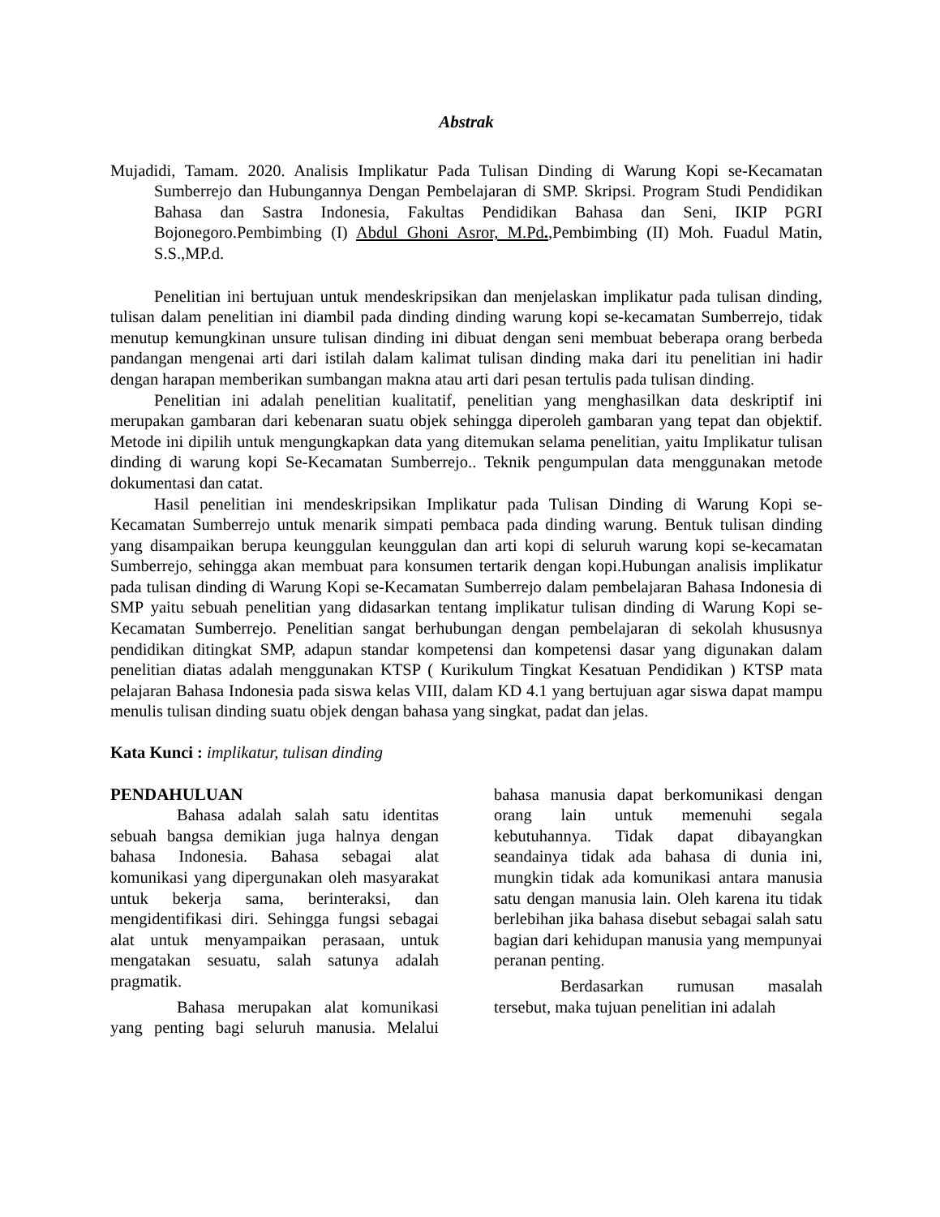Abstrak
Mujadidi, Tamam. 2020. Analisis Implikatur Pada Tulisan Dinding di Warung Kopi se-Kecamatan Sumberrejo dan Hubungannya Dengan Pembelajaran di SMP. Skripsi. Program Studi Pendidikan Bahasa dan Sastra Indonesia, Fakultas Pendidikan Bahasa dan Seni, IKIP PGRI Bojonegoro.Pembimbing (I) Abdul Ghoni Asror, M.Pd.,Pembimbing (II) Moh. Fuadul Matin, S.S.,MP.d.
Penelitian ini bertujuan untuk mendeskripsikan dan menjelaskan implikatur pada tulisan dinding, tulisan dalam penelitian ini diambil pada dinding dinding warung kopi se-kecamatan Sumberrejo, tidak menutup kemungkinan unsure tulisan dinding ini dibuat dengan seni membuat beberapa orang berbeda pandangan mengenai arti dari istilah dalam kalimat tulisan dinding maka dari itu penelitian ini hadir dengan harapan memberikan sumbangan makna atau arti dari pesan tertulis pada tulisan dinding.
Penelitian ini adalah penelitian kualitatif, penelitian yang menghasilkan data deskriptif ini merupakan gambaran dari kebenaran suatu objek sehingga diperoleh gambaran yang tepat dan objektif. Metode ini dipilih untuk mengungkapkan data yang ditemukan selama penelitian, yaitu Implikatur tulisan dinding di warung kopi Se-Kecamatan Sumberrejo.. Teknik pengumpulan data menggunakan metode dokumentasi dan catat.
Hasil penelitian ini mendeskripsikan Implikatur pada Tulisan Dinding di Warung Kopi se-Kecamatan Sumberrejo untuk menarik simpati pembaca pada dinding warung. Bentuk tulisan dinding yang disampaikan berupa keunggulan keunggulan dan arti kopi di seluruh warung kopi se-kecamatan Sumberrejo, sehingga akan membuat para konsumen tertarik dengan kopi.Hubungan analisis implikatur pada tulisan dinding di Warung Kopi se-Kecamatan Sumberrejo dalam pembelajaran Bahasa Indonesia di SMP yaitu sebuah penelitian yang didasarkan tentang implikatur tulisan dinding di Warung Kopi se-Kecamatan Sumberrejo. Penelitian sangat berhubungan dengan pembelajaran di sekolah khususnya pendidikan ditingkat SMP, adapun standar kompetensi dan kompetensi dasar yang digunakan dalam penelitian diatas adalah menggunakan KTSP ( Kurikulum Tingkat Kesatuan Pendidikan ) KTSP mata pelajaran Bahasa Indonesia pada siswa kelas VIII, dalam KD 4.1 yang bertujuan agar siswa dapat mampu menulis tulisan dinding suatu objek dengan bahasa yang singkat, padat dan jelas.
Kata Kunci : implikatur, tulisan dinding
PENDAHULUAN
Bahasa adalah salah satu identitas sebuah bangsa demikian juga halnya dengan bahasa Indonesia. Bahasa sebagai alat komunikasi yang dipergunakan oleh masyarakat untuk bekerja sama, berinteraksi, dan mengidentifikasi diri. Sehingga fungsi sebagai alat untuk menyampaikan perasaan, untuk mengatakan sesuatu, salah satunya adalah pragmatik.
Bahasa merupakan alat komunikasi yang penting bagi seluruh manusia. Melalui bahasa manusia dapat berkomunikasi dengan orang lain untuk memenuhi segala kebutuhannya. Tidak dapat dibayangkan seandainya tidak ada bahasa di dunia ini, mungkin tidak ada komunikasi antara manusia satu dengan manusia lain. Oleh karena itu tidak berlebihan jika bahasa disebut sebagai salah satu bagian dari kehidupan manusia yang mempunyai peranan penting.
Berdasarkan rumusan masalah tersebut, maka tujuan penelitian ini adalah